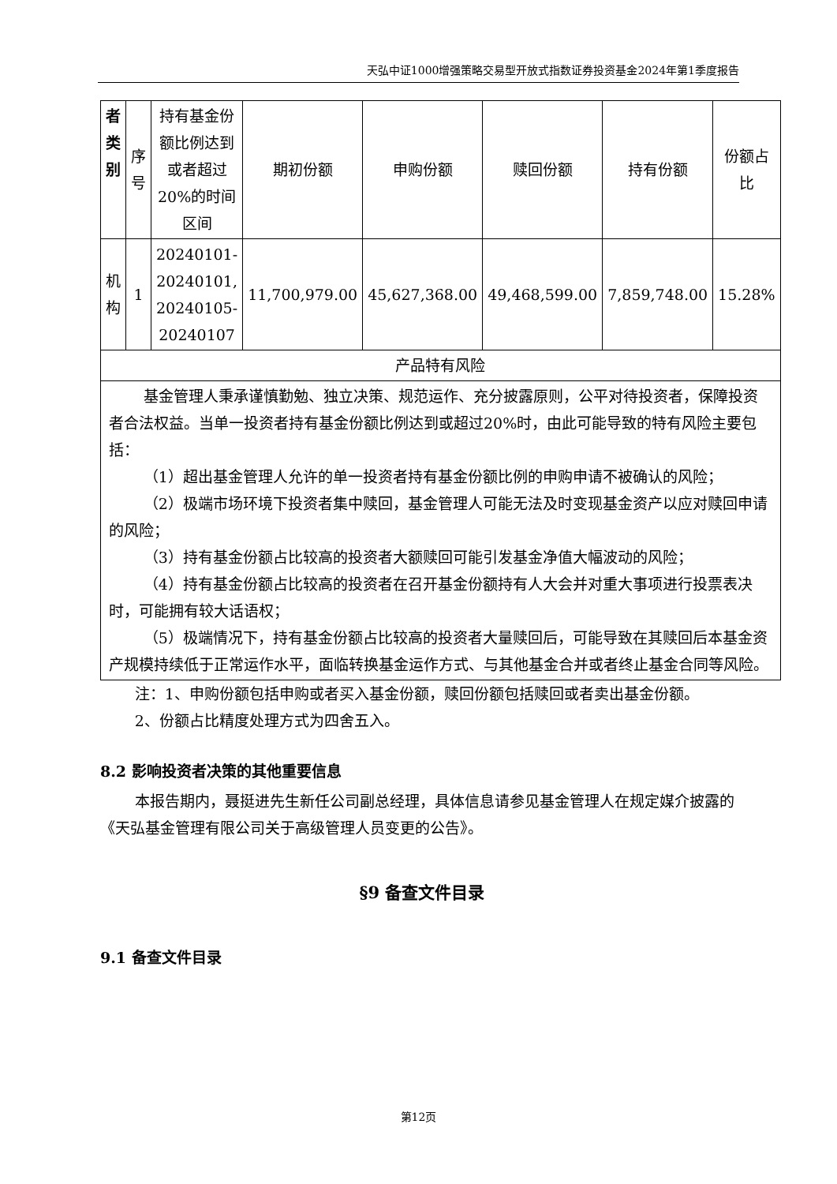天弘中证1000增强策略交易型开放式指数证券投资基金2024年第1季度报告
| 者 类 别 | 序 号 | 持有基金份额比例达到或者超过20%的时间区间 | 期初份额 | 申购份额 | 赎回份额 | 持有份额 | 份额占比 |
| 机 构 | 1 | 20240101-20240101, 20240105-20240107 | 11,700,979.00 | 45,627,368.00 | 49,468,599.00 | 7,859,748.00 | 15.28% |
| 产品特有风险 | | | | | | | |
| 基金管理人秉承谨慎勤勉、独立决策、规范运作、充分披露原则，公平对待投资者，保障投资者合法权益。当单一投资者持有基金份额比例达到或超过20%时，由此可能导致的特有风险主要包括： （1）超出基金管理人允许的单一投资者持有基金份额比例的申购申请不被确认的风险； （2）极端市场环境下投资者集中赎回，基金管理人可能无法及时变现基金资产以应对赎回申请的风险； （3）持有基金份额占比较高的投资者大额赎回可能引发基金净值大幅波动的风险； （4）持有基金份额占比较高的投资者在召开基金份额持有人大会并对重大事项进行投票表决时，可能拥有较大话语权； （5）极端情况下，持有基金份额占比较高的投资者大量赎回后，可能导致在其赎回后本基金资产规模持续低于正常运作水平，面临转换基金运作方式、与其他基金合并或者终止基金合同等风险。 | | | | | | | |
注：1、申购份额包括申购或者买入基金份额，赎回份额包括赎回或者卖出基金份额。
2、份额占比精度处理方式为四舍五入。
8.2 影响投资者决策的其他重要信息
本报告期内，聂挺进先生新任公司副总经理，具体信息请参见基金管理人在规定媒介披露的《天弘基金管理有限公司关于高级管理人员变更的公告》。
§9 备查文件目录
9.1 备查文件目录
第12页